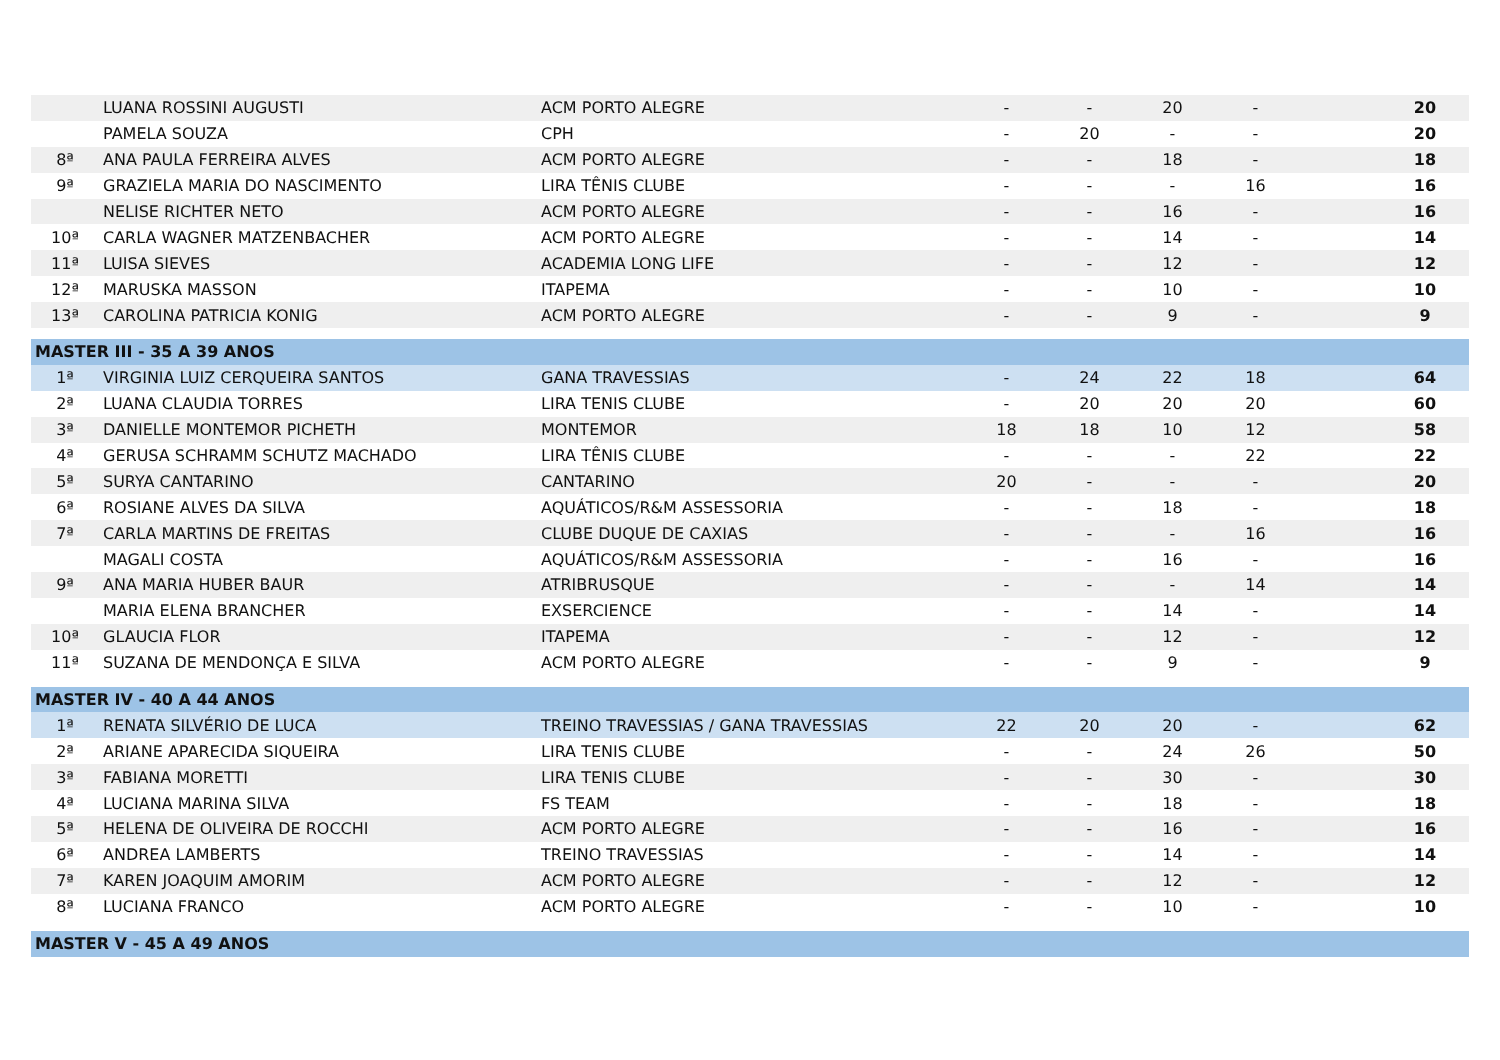| | LUANA ROSSINI AUGUSTI | ACM PORTO ALEGRE | - | - | 20 | - | | 20 |
| | PAMELA SOUZA | CPH | - | 20 | - | - | | 20 |
| 8ª | ANA PAULA FERREIRA ALVES | ACM PORTO ALEGRE | - | - | 18 | - | | 18 |
| 9ª | GRAZIELA MARIA DO NASCIMENTO | LIRA TÊNIS CLUBE | - | - | - | 16 | | 16 |
| | NELISE RICHTER NETO | ACM PORTO ALEGRE | - | - | 16 | - | | 16 |
| 10ª | CARLA WAGNER MATZENBACHER | ACM PORTO ALEGRE | - | - | 14 | - | | 14 |
| 11ª | LUISA SIEVES | ACADEMIA LONG LIFE | - | - | 12 | - | | 12 |
| 12ª | MARUSKA MASSON | ITAPEMA | - | - | 10 | - | | 10 |
| 13ª | CAROLINA PATRICIA KONIG | ACM PORTO ALEGRE | - | - | 9 | - | | 9 |
| MASTER III - 35 A 39 ANOS | | | | | | | | |
| 1ª | VIRGINIA LUIZ CERQUEIRA SANTOS | GANA TRAVESSIAS | - | 24 | 22 | 18 | | 64 |
| 2ª | LUANA CLAUDIA TORRES | LIRA TENIS CLUBE | - | 20 | 20 | 20 | | 60 |
| 3ª | DANIELLE MONTEMOR PICHETH | MONTEMOR | 18 | 18 | 10 | 12 | | 58 |
| 4ª | GERUSA SCHRAMM SCHUTZ MACHADO | LIRA TÊNIS CLUBE | - | - | - | 22 | | 22 |
| 5ª | SURYA CANTARINO | CANTARINO | 20 | - | - | - | | 20 |
| 6ª | ROSIANE ALVES DA SILVA | AQUÁTICOS/R&M ASSESSORIA | - | - | 18 | - | | 18 |
| 7ª | CARLA MARTINS DE FREITAS | CLUBE DUQUE DE CAXIAS | - | - | - | 16 | | 16 |
| | MAGALI COSTA | AQUÁTICOS/R&M ASSESSORIA | - | - | 16 | - | | 16 |
| 9ª | ANA MARIA HUBER BAUR | ATRIBRUSQUE | - | - | - | 14 | | 14 |
| | MARIA ELENA BRANCHER | EXSERCIENCE | - | - | 14 | - | | 14 |
| 10ª | GLAUCIA FLOR | ITAPEMA | - | - | 12 | - | | 12 |
| 11ª | SUZANA DE MENDONÇA E SILVA | ACM PORTO ALEGRE | - | - | 9 | - | | 9 |
| MASTER IV - 40 A 44 ANOS | | | | | | | | |
| 1ª | RENATA SILVÉRIO DE LUCA | TREINO TRAVESSIAS / GANA TRAVESSIAS | 22 | 20 | 20 | - | | 62 |
| 2ª | ARIANE APARECIDA SIQUEIRA | LIRA TENIS CLUBE | - | - | 24 | 26 | | 50 |
| 3ª | FABIANA MORETTI | LIRA TENIS CLUBE | - | - | 30 | - | | 30 |
| 4ª | LUCIANA MARINA SILVA | FS TEAM | - | - | 18 | - | | 18 |
| 5ª | HELENA DE OLIVEIRA DE ROCCHI | ACM PORTO ALEGRE | - | - | 16 | - | | 16 |
| 6ª | ANDREA LAMBERTS | TREINO TRAVESSIAS | - | - | 14 | - | | 14 |
| 7ª | KAREN JOAQUIM AMORIM | ACM PORTO ALEGRE | - | - | 12 | - | | 12 |
| 8ª | LUCIANA FRANCO | ACM PORTO ALEGRE | - | - | 10 | - | | 10 |
| MASTER V - 45 A 49 ANOS | | | | | | | | |